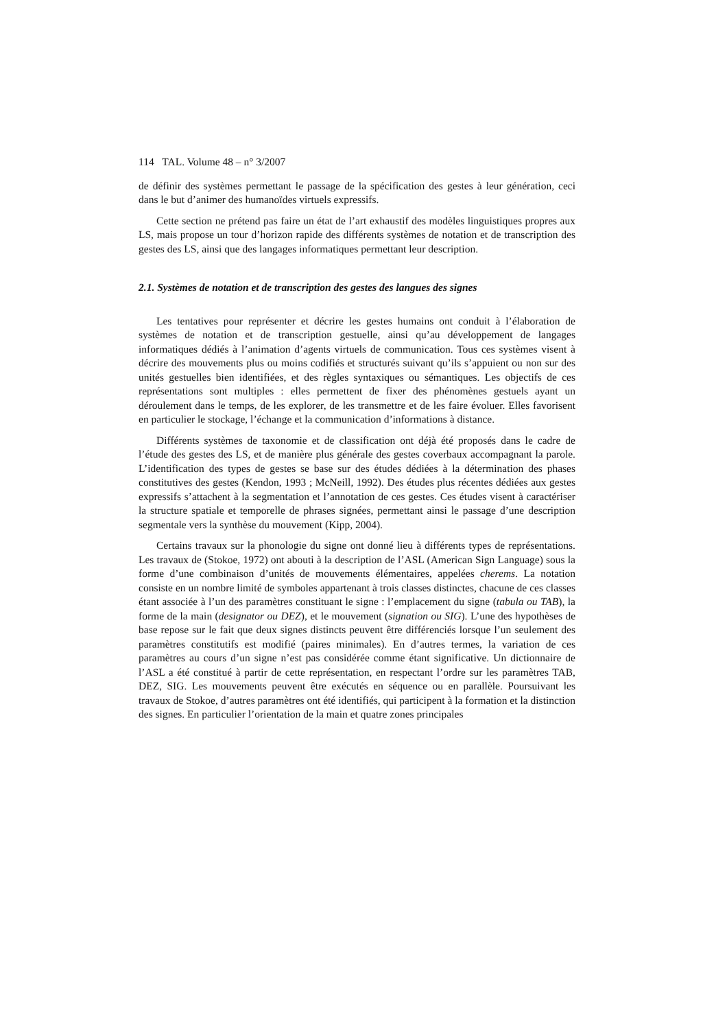114 TAL. Volume 48 – n° 3/2007
de définir des systèmes permettant le passage de la spécification des gestes à leur génération, ceci dans le but d’animer des humanoïdes virtuels expressifs.
Cette section ne prétend pas faire un état de l’art exhaustif des modèles linguistiques propres aux LS, mais propose un tour d’horizon rapide des différents systèmes de notation et de transcription des gestes des LS, ainsi que des langages informatiques permettant leur description.
2.1. Systèmes de notation et de transcription des gestes des langues des signes
Les tentatives pour représenter et décrire les gestes humains ont conduit à l’élaboration de systèmes de notation et de transcription gestuelle, ainsi qu’au développement de langages informatiques dédiés à l’animation d’agents virtuels de communication. Tous ces systèmes visent à décrire des mouvements plus ou moins codifiés et structurés suivant qu’ils s’appuient ou non sur des unités gestuelles bien identifiées, et des règles syntaxiques ou sémantiques. Les objectifs de ces représentations sont multiples : elles permettent de fixer des phénomènes gestuels ayant un déroulement dans le temps, de les explorer, de les transmettre et de les faire évoluer. Elles favorisent en particulier le stockage, l’échange et la communication d’informations à distance.
Différents systèmes de taxonomie et de classification ont déjà été proposés dans le cadre de l’étude des gestes des LS, et de manière plus générale des gestes coverbaux accompagnant la parole. L’identification des types de gestes se base sur des études dédiées à la détermination des phases constitutives des gestes (Kendon, 1993 ; McNeill, 1992). Des études plus récentes dédiées aux gestes expressifs s’attachent à la segmentation et l’annotation de ces gestes. Ces études visent à caractériser la structure spatiale et temporelle de phrases signées, permettant ainsi le passage d’une description segmentale vers la synthèse du mouvement (Kipp, 2004).
Certains travaux sur la phonologie du signe ont donné lieu à différents types de représentations. Les travaux de (Stokoe, 1972) ont abouti à la description de l’ASL (American Sign Language) sous la forme d’une combinaison d’unités de mouvements élémentaires, appelées cherems. La notation consiste en un nombre limité de symboles appartenant à trois classes distinctes, chacune de ces classes étant associée à l’un des paramètres constituant le signe : l’emplacement du signe (tabula ou TAB), la forme de la main (designator ou DEZ), et le mouvement (signation ou SIG). L’une des hypothèses de base repose sur le fait que deux signes distincts peuvent être différenciés lorsque l’un seulement des paramètres constitutifs est modifié (paires minimales). En d’autres termes, la variation de ces paramètres au cours d’un signe n’est pas considérée comme étant significative. Un dictionnaire de l’ASL a été constitué à partir de cette représentation, en respectant l’ordre sur les paramètres TAB, DEZ, SIG. Les mouvements peuvent être exécutés en séquence ou en parallèle. Poursuivant les travaux de Stokoe, d’autres paramètres ont été identifiés, qui participent à la formation et la distinction des signes. En particulier l’orientation de la main et quatre zones principales